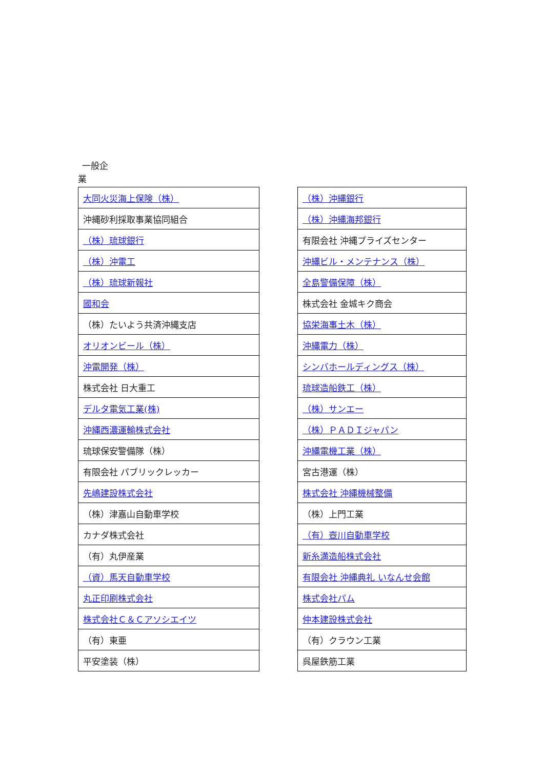一般企
業
| 大同火災海上保険（株） |
| 沖縄砂利採取事業協同組合 |
| （株）琉球銀行 |
| （株）沖電工 |
| （株）琉球新報社 |
| 國和会 |
| （株）たいよう共済沖縄支店 |
| オリオンビール（株） |
| 沖電開発（株） |
| 株式会社 日大重工 |
| デルタ電気工業(株) |
| 沖縄西濃運輸株式会社 |
| 琉球保安警備隊（株） |
| 有限会社 パブリックレッカー |
| 先嶋建設株式会社 |
| （株）津嘉山自動車学校 |
| カナダ株式会社 |
| （有）丸伊産業 |
| （資）馬天自動車学校 |
| 丸正印刷株式会社 |
| 株式会社Ｃ＆Ｃアソシエイツ |
| （有）東亜 |
| 平安塗装（株） |
| （株）沖縄銀行 |
| （株）沖縄海邦銀行 |
| 有限会社 沖縄プライズセンター |
| 沖縄ビル・メンテナンス（株） |
| 全島警備保障（株） |
| 株式会社 金城キク商会 |
| 協栄海事土木（株） |
| 沖縄電力（株） |
| シンバホールディングス（株） |
| 琉球造船鉄工（株） |
| （株）サンエー |
| （株）ＰＡＤＩジャパン |
| 沖縄電機工業（株） |
| 宮古港運（株） |
| 株式会社 沖縄機械整備 |
| （株）上門工業 |
| （有）壺川自動車学校 |
| 新糸満造船株式会社 |
| 有限会社 沖縄典礼 いなんせ会館 |
| 株式会社パム |
| 仲本建設株式会社 |
| （有）クラウン工業 |
| 呉屋鉄筋工業 |